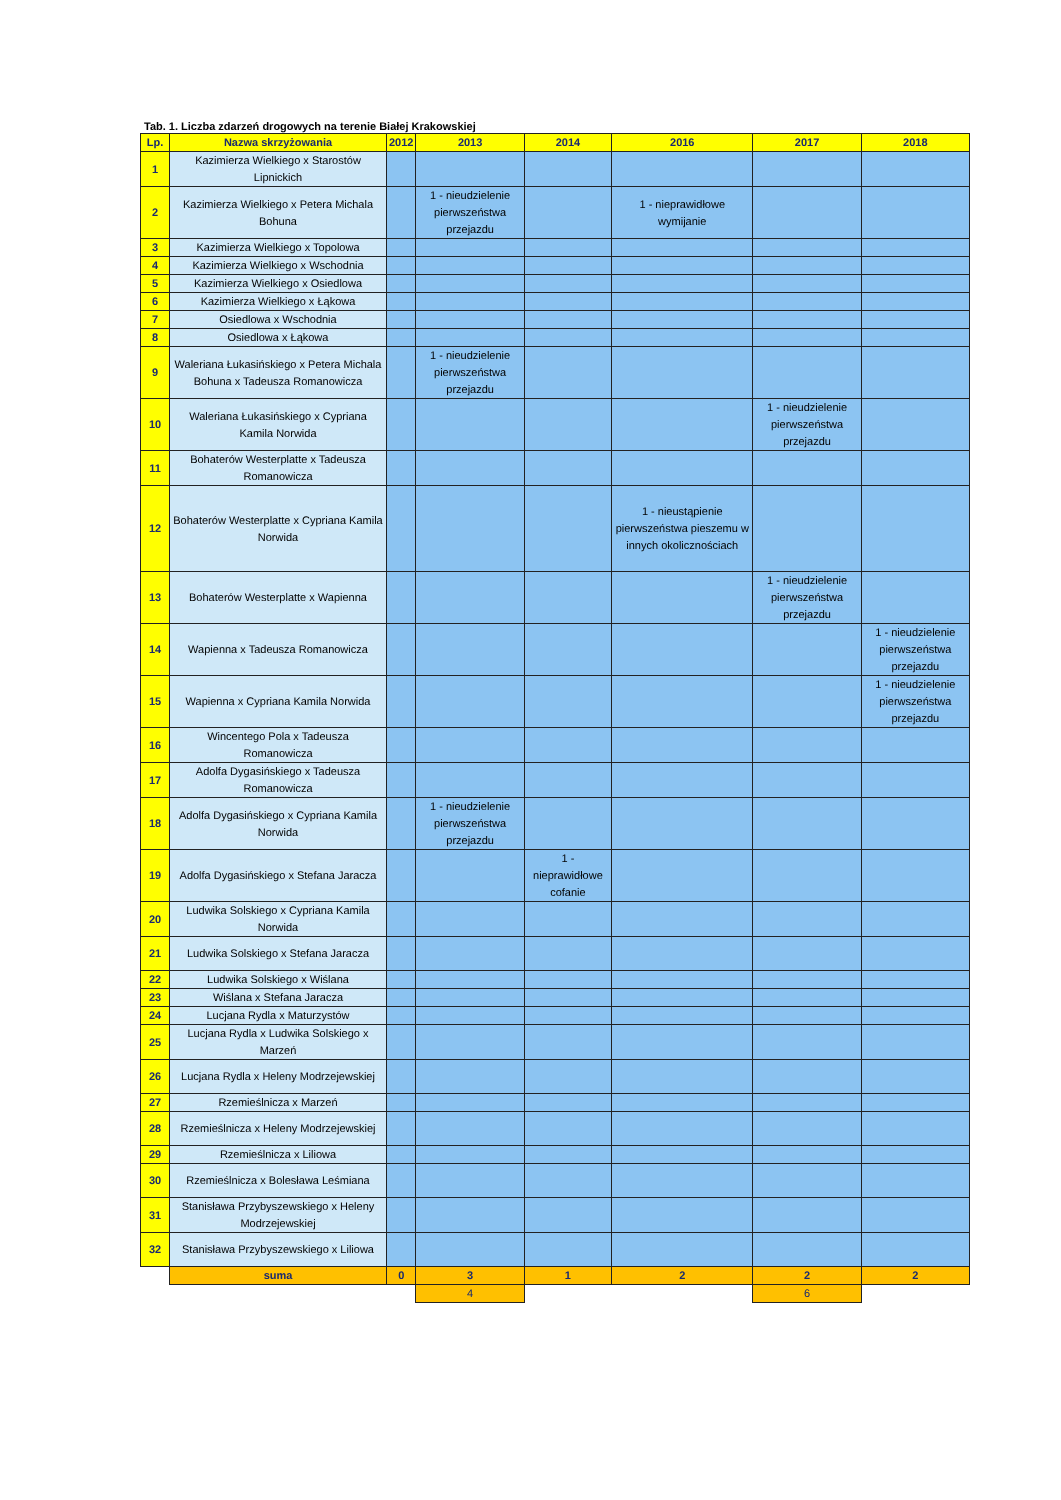Tab. 1. Liczba zdarzeń drogowych na terenie Białej Krakowskiej
| Lp. | Nazwa skrzyżowania | 2012 | 2013 | 2014 | 2016 | 2017 | 2018 |
| --- | --- | --- | --- | --- | --- | --- | --- |
| 1 | Kazimierza Wielkiego x Starostów Lipnickich | | | | | | |
| 2 | Kazimierza Wielkiego x Petera Michala Bohuna | | 1 - nieudzielenie pierwszeństwa przejazdu | | 1 - nieprawidłowe wymijanie | | |
| 3 | Kazimierza Wielkiego x Topolowa | | | | | | |
| 4 | Kazimierza Wielkiego x Wschodnia | | | | | | |
| 5 | Kazimierza Wielkiego x Osiedlowa | | | | | | |
| 6 | Kazimierza Wielkiego x Łąkowa | | | | | | |
| 7 | Osiedlowa x Wschodnia | | | | | | |
| 8 | Osiedlowa x Łąkowa | | | | | | |
| 9 | Waleriana Łukasińskiego x Petera Michala Bohuna x Tadeusza Romanowicza | | 1 - nieudzielenie pierwszeństwa przejazdu | | | | |
| 10 | Waleriana Łukasińskiego x Cypriana Kamila Norwida | | | | | 1 - nieudzielenie pierwszeństwa przejazdu | |
| 11 | Bohaterów Westerplatte x Tadeusza Romanowicza | | | | | | |
| 12 | Bohaterów Westerplatte x Cypriana Kamila Norwida | | | | 1 - nieustąpienie pierwszeństwa pieszemu w innych okolicznościach | | |
| 13 | Bohaterów Westerplatte x Wapienna | | | | | 1 - nieudzielenie pierwszeństwa przejazdu | |
| 14 | Wapienna x Tadeusza Romanowicza | | | | | | 1 - nieudzielenie pierwszeństwa przejazdu |
| 15 | Wapienna x Cypriana Kamila Norwida | | | | | | 1 - nieudzielenie pierwszeństwa przejazdu |
| 16 | Wincentego Pola x Tadeusza Romanowicza | | | | | | |
| 17 | Adolfa Dygasińskiego x Tadeusza Romanowicza | | | | | | |
| 18 | Adolfa Dygasińskiego x Cypriana Kamila Norwida | | 1 - nieudzielenie pierwszeństwa przejazdu | | | | |
| 19 | Adolfa Dygasińskiego x Stefana Jaracza | | | 1 - nieprawidłowe cofanie | | | |
| 20 | Ludwika Solskiego x Cypriana Kamila Norwida | | | | | | |
| 21 | Ludwika Solskiego x Stefana Jaracza | | | | | | |
| 22 | Ludwika Solskiego x Wiślana | | | | | | |
| 23 | Wiślana x Stefana Jaracza | | | | | | |
| 24 | Lucjana Rydla x Maturzystów | | | | | | |
| 25 | Lucjana Rydla x Ludwika Solskiego x Marzeń | | | | | | |
| 26 | Lucjana Rydla x Heleny Modrzejewskiej | | | | | | |
| 27 | Rzemieślnicza x Marzeń | | | | | | |
| 28 | Rzemieślnicza x Heleny Modrzejewskiej | | | | | | |
| 29 | Rzemieślnicza x Liliowa | | | | | | |
| 30 | Rzemieślnicza x Bolesława Leśmiana | | | | | | |
| 31 | Stanisława Przybyszewskiego x Heleny Modrzejewskiej | | | | | | |
| 32 | Stanisława Przybyszewskiego x Liliowa | | | | | | |
| | suma | 0 | 3 | 1 | 2 | 2 | 2 |
| | | | 4 | | | 6 | |